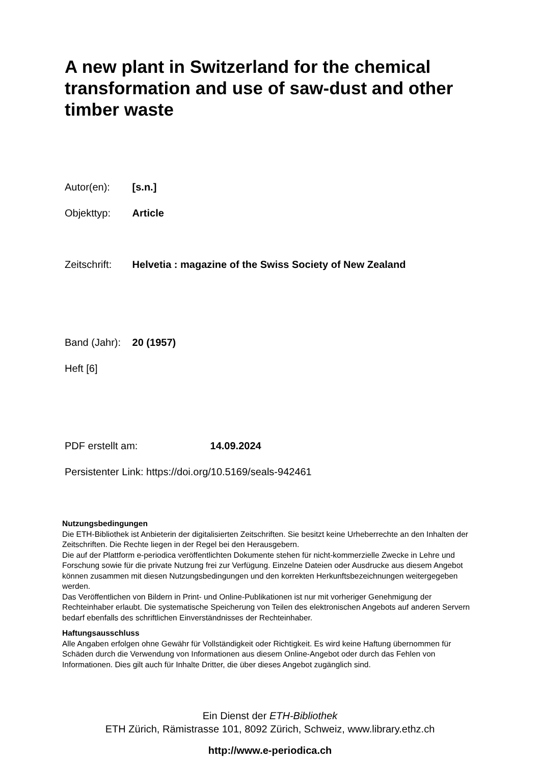A new plant in Switzerland for the chemical transformation and use of saw-dust and other timber waste
Autor(en): [s.n.]
Objekttyp: Article
Zeitschrift: Helvetia : magazine of the Swiss Society of New Zealand
Band (Jahr): 20 (1957)
Heft [6]
PDF erstellt am: 14.09.2024
Persistenter Link: https://doi.org/10.5169/seals-942461
Nutzungsbedingungen
Die ETH-Bibliothek ist Anbieterin der digitalisierten Zeitschriften. Sie besitzt keine Urheberrechte an den Inhalten der Zeitschriften. Die Rechte liegen in der Regel bei den Herausgebern.
Die auf der Plattform e-periodica veröffentlichten Dokumente stehen für nicht-kommerzielle Zwecke in Lehre und Forschung sowie für die private Nutzung frei zur Verfügung. Einzelne Dateien oder Ausdrucke aus diesem Angebot können zusammen mit diesen Nutzungsbedingungen und den korrekten Herkunftsbezeichnungen weitergegeben werden.
Das Veröffentlichen von Bildern in Print- und Online-Publikationen ist nur mit vorheriger Genehmigung der Rechteinhaber erlaubt. Die systematische Speicherung von Teilen des elektronischen Angebots auf anderen Servern bedarf ebenfalls des schriftlichen Einverständnisses der Rechteinhaber.
Haftungsausschluss
Alle Angaben erfolgen ohne Gewähr für Vollständigkeit oder Richtigkeit. Es wird keine Haftung übernommen für Schäden durch die Verwendung von Informationen aus diesem Online-Angebot oder durch das Fehlen von Informationen. Dies gilt auch für Inhalte Dritter, die über dieses Angebot zugänglich sind.
Ein Dienst der ETH-Bibliothek
ETH Zürich, Rämistrasse 101, 8092 Zürich, Schweiz, www.library.ethz.ch
http://www.e-periodica.ch